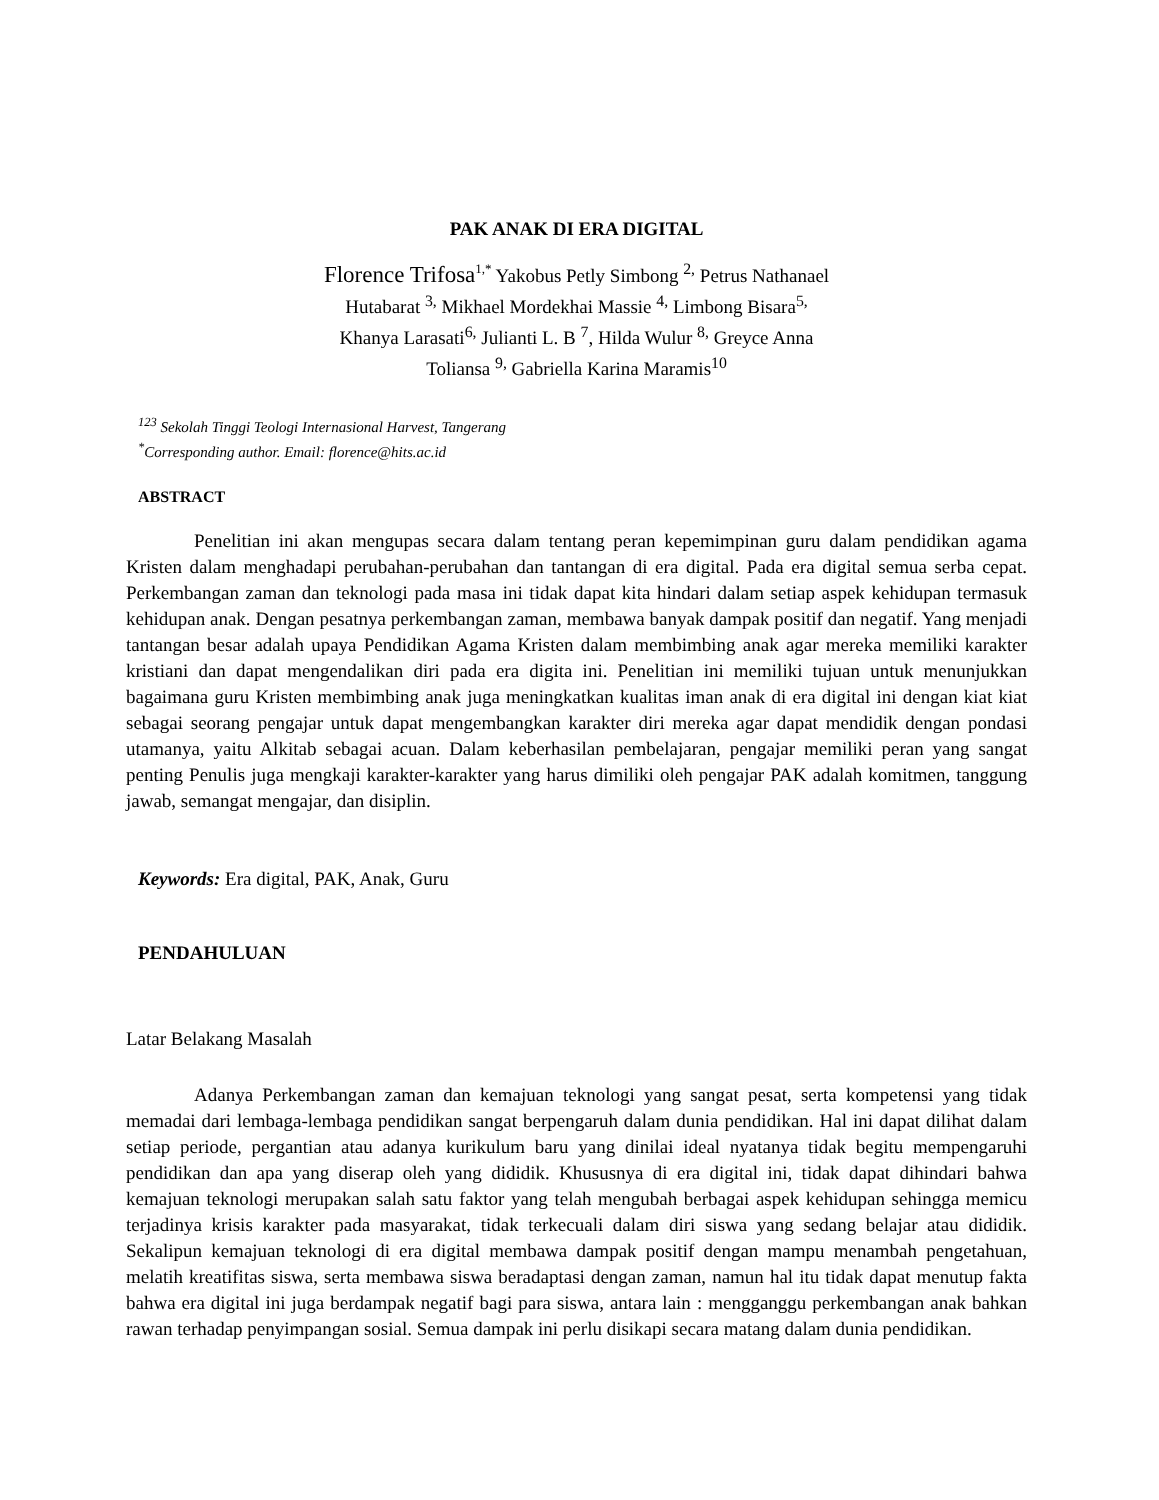PAK ANAK DI ERA DIGITAL
Florence Trifosa<sup>1,*</sup> Yakobus Petly Simbong <sup>2,</sup> Petrus Nathanael Hutabarat <sup>3,</sup> Mikhael Mordekhai Massie <sup>4,</sup> Limbong Bisara<sup>5,</sup> Khanya Larasati<sup>6,</sup> Julianti L. B <sup>7</sup>, Hilda Wulur <sup>8,</sup> Greyce Anna Toliansa <sup>9,</sup> Gabriella Karina Maramis<sup>10</sup>
<sup>123</sup> Sekolah Tinggi Teologi Internasional Harvest, Tangerang
<sup>*</sup> Corresponding author. Email: florence@hits.ac.id
ABSTRACT
Penelitian ini akan mengupas secara dalam tentang peran kepemimpinan guru dalam pendidikan agama Kristen dalam menghadapi perubahan-perubahan dan tantangan di era digital. Pada era digital semua serba cepat. Perkembangan zaman dan teknologi pada masa ini tidak dapat kita hindari dalam setiap aspek kehidupan termasuk kehidupan anak. Dengan pesatnya perkembangan zaman, membawa banyak dampak positif dan negatif. Yang menjadi tantangan besar adalah upaya Pendidikan Agama Kristen dalam membimbing anak agar mereka memiliki karakter kristiani dan dapat mengendalikan diri pada era digita ini. Penelitian ini memiliki tujuan untuk menunjukkan bagaimana guru Kristen membimbing anak juga meningkatkan kualitas iman anak di era digital ini dengan kiat kiat sebagai seorang pengajar untuk dapat mengembangkan karakter diri mereka agar dapat mendidik dengan pondasi utamanya, yaitu Alkitab sebagai acuan. Dalam keberhasilan pembelajaran, pengajar memiliki peran yang sangat penting Penulis juga mengkaji karakter-karakter yang harus dimiliki oleh pengajar PAK adalah komitmen, tanggung jawab, semangat mengajar, dan disiplin.
Keywords: Era digital, PAK, Anak, Guru
PENDAHULUAN
Latar Belakang Masalah
Adanya Perkembangan zaman dan kemajuan teknologi yang sangat pesat, serta kompetensi yang tidak memadai dari lembaga-lembaga pendidikan sangat berpengaruh dalam dunia pendidikan. Hal ini dapat dilihat dalam setiap periode, pergantian atau adanya kurikulum baru yang dinilai ideal nyatanya tidak begitu mempengaruhi pendidikan dan apa yang diserap oleh yang dididik. Khususnya di era digital ini, tidak dapat dihindari bahwa kemajuan teknologi merupakan salah satu faktor yang telah mengubah berbagai aspek kehidupan sehingga memicu terjadinya krisis karakter pada masyarakat, tidak terkecuali dalam diri siswa yang sedang belajar atau dididik. Sekalipun kemajuan teknologi di era digital membawa dampak positif dengan mampu menambah pengetahuan, melatih kreatifitas siswa, serta membawa siswa beradaptasi dengan zaman, namun hal itu tidak dapat menutup fakta bahwa era digital ini juga berdampak negatif bagi para siswa, antara lain : mengganggu perkembangan anak bahkan rawan terhadap penyimpangan sosial. Semua dampak ini perlu disikapi secara matang dalam dunia pendidikan.